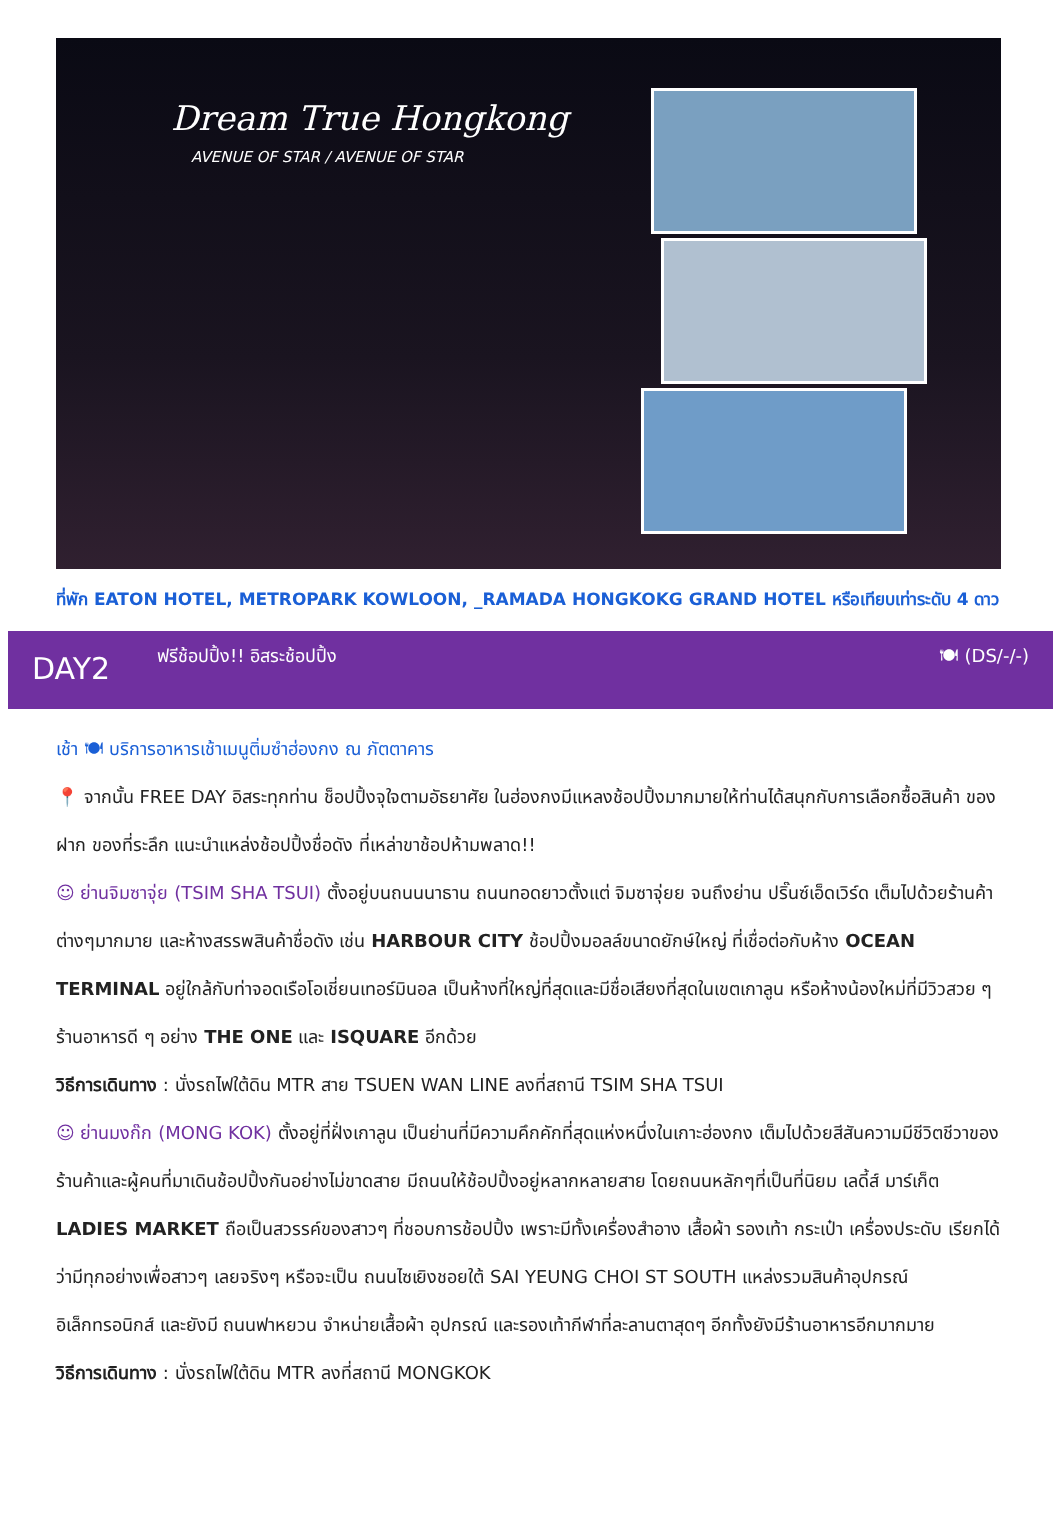Dream True Hongkong
AVENUE OF STAR / AVENUE OF STAR
ที่พัก EATON HOTEL, METROPARK KOWLOON, _RAMADA HONGKOKG GRAND HOTEL หรือเทียบเท่าระดับ 4 ดาว
DAY2
ฟรีช้อปปิ้ง!! อิสระช้อปปิ้ง 🍽 (DS/-/-)
เช้า 🍽 บริการอาหารเช้าเมนูติ่มซำฮ่องกง ณ ภัตตาคาร
📍 จากนั้น FREE DAY อิสระทุกท่าน ช็อปปิ้งจุใจตามอัธยาศัย ในฮ่องกงมีแหลงช้อปปิ้งมากมายให้ท่านได้สนุกกับการเลือกซื้อสินค้า ของฝาก ของที่ระลึก แนะนำแหล่งช้อปปิ้งชื่อดัง ที่เหล่าขาช้อปห้ามพลาด!!
☺ ย่านจิมซาจุ่ย (TSIM SHA TSUI) ตั้งอยู่บนถนนนาธาน ถนนทอดยาวตั้งแต่ จิมซาจุ่ยย จนถึงย่าน ปริ๊นซ์เอ็ดเวิร์ด เต็มไปด้วยร้านค้าต่างๆมากมาย และห้างสรรพสินค้าชื่อดัง เช่น HARBOUR CITY ช้อปปิ้งมอลล์ขนาดยักษ์ใหญ่ ที่เชื่อต่อกับห้าง OCEAN TERMINAL อยู่ใกล้กับท่าจอดเรือโอเชี่ยนเทอร์มินอล เป็นห้างที่ใหญ่ที่สุดและมีชื่อเสียงที่สุดในเขตเกาลูน หรือห้างน้องใหม่ที่มีวิวสวย ๆ ร้านอาหารดี ๆ อย่าง THE ONE และ ISQUARE อีกด้วย
วิธีการเดินทาง : นั่งรถไฟใต้ดิน MTR สาย TSUEN WAN LINE ลงที่สถานี TSIM SHA TSUI
☺ ย่านมงก๊ก (MONG KOK) ตั้งอยู่ที่ฝั่งเกาลูน เป็นย่านที่มีความคึกคักที่สุดแห่งหนึ่งในเกาะฮ่องกง เต็มไปด้วยสีสันความมีชีวิตชีวาของร้านค้าและผู้คนที่มาเดินช้อปปิ้งกันอย่างไม่ขาดสาย มีถนนให้ช้อปปิ้งอยู่หลากหลายสาย โดยถนนหลักๆที่เป็นที่นิยม เลดี้ส์ มาร์เก็ต LADIES MARKET ถือเป็นสวรรค์ของสาวๆ ที่ชอบการช้อปปิ้ง เพราะมีทั้งเครื่องสำอาง เสื้อผ้า รองเท้า กระเป๋า เครื่องประดับ เรียกได้ว่ามีทุกอย่างเพื่อสาวๆ เลยจริงๆ หรือจะเป็น ถนนไซเยิงชอยใต้ SAI YEUNG CHOI ST SOUTH แหล่งรวมสินค้าอุปกรณ์อิเล็กทรอนิกส์ และยังมี ถนนฟาหยวน จำหน่ายเสื้อผ้า อุปกรณ์ และรองเท้ากีฬาที่ละลานตาสุดๆ อีกทั้งยังมีร้านอาหารอีกมากมาย
วิธีการเดินทาง : นั่งรถไฟใต้ดิน MTR ลงที่สถานี MONGKOK